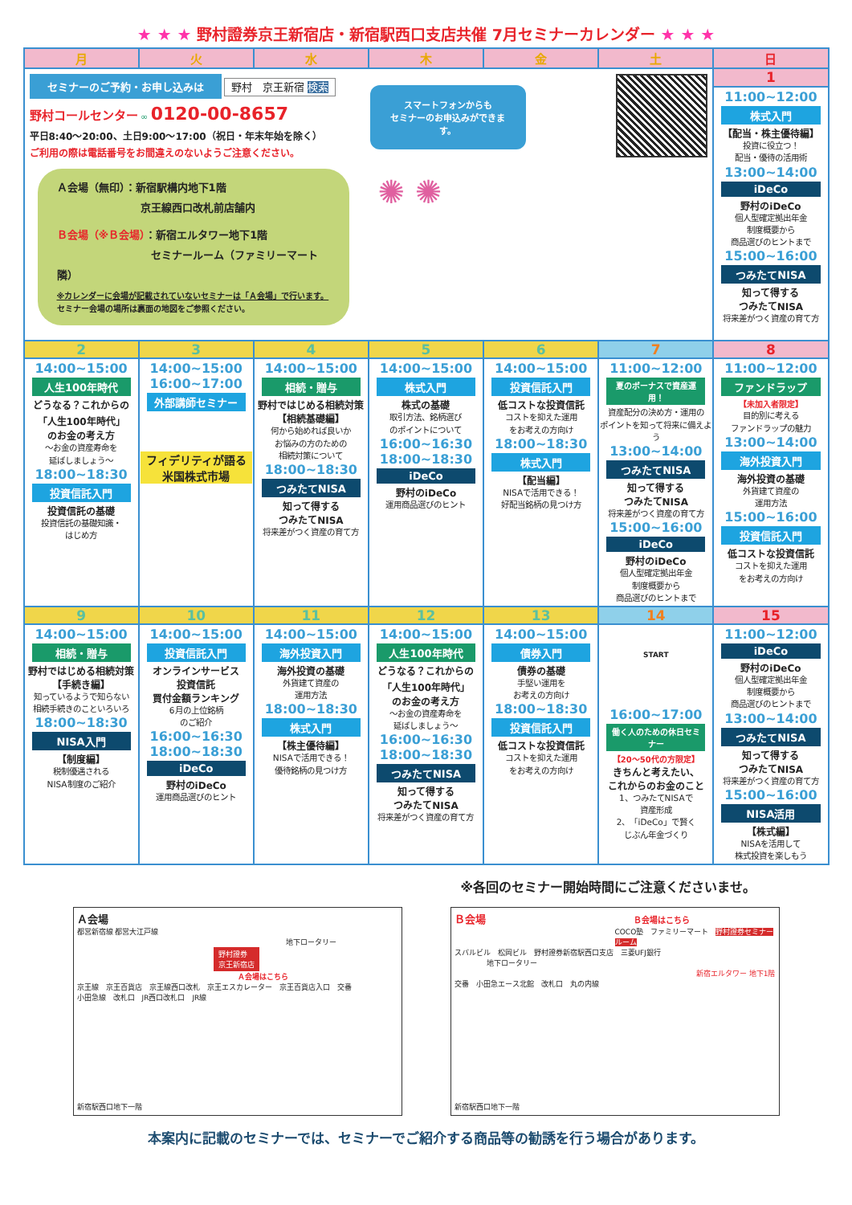★ ★ ★ 野村證券京王新宿店・新宿駅西口支店共催 7月セミナーカレンダー ★ ★ ★
| 月 | 火 | 水 | 木 | 金 | 土 | 日 |
| --- | --- | --- | --- | --- | --- | --- |
| セミナーのご予約・お申し込みは 野村 京王新宿 検索 野村コールセンター ∞ 0120-00-8657 平日8:40～20:00、土日9:00～17:00（祝日・年末年始を除く） ご利用の際は電話番号をお間違えのないようご注意ください。 Ａ会場（無印）：新宿駅構内地下1階 京王線西口改札前店舗内 Ｂ会場（※Ｂ会場） ：新宿エルタワー地下1階 セミナールーム（ファミリーマート隣） ※カレンダーに会場が記載されていないセミナーは「Ａ会場」で行います。 セミナー会場の場所は裏面の地図をご参照ください。 スマートフォンからも セミナーのお申込みができます。 ✺ ✺ | | | | | | 1 |
| | | | | | | 11:00~12:00 株式入門 【配当・株主優待編】 投資に役立つ！ 配当・優待の活用術 13:00~14:00 iDeCo 野村のiDeCo 個人型確定拠出年金 制度概要から 商品選びのヒントまで 15:00~16:00 つみたてNISA 知って得する つみたてNISA 将来差がつく資産の育て方 |
| 2 | 3 | 4 | 5 | 6 | 7 | 8 |
| 14:00~15:00 人生100年時代 どうなる？これからの 「人生100年時代」 のお金の考え方 ～お金の資産寿命を 延ばしましょう～ 18:00~18:30 投資信託入門 投資信託の基礎 投資信託の基礎知識・ はじめ方 | 14:00~15:00 16:00~17:00 外部講師セミナー フィデリティが語る 米国株式市場 | 14:00~15:00 相続・贈与 野村ではじめる相続対策 【相続基礎編】 何から始めれば良いか お悩みの方のための 相続対策について 18:00~18:30 つみたてNISA 知って得する つみたてNISA 将来差がつく資産の育て方 | 14:00~15:00 株式入門 株式の基礎 取引方法、銘柄選び のポイントについて 16:00~16:30 18:00~18:30 iDeCo 野村のiDeCo 運用商品選びのヒント | 14:00~15:00 投資信託入門 低コストな投資信託 コストを抑えた運用 をお考えの方向け 18:00~18:30 株式入門 【配当編】 NISAで活用できる！ 好配当銘柄の見つけ方 | 11:00~12:00 夏のボーナスで資産運用！ 資産配分の決め方・運用の ポイントを知って将来に備えよう 13:00~14:00 つみたてNISA 知って得する つみたてNISA 将来差がつく資産の育て方 15:00~16:00 iDeCo 野村のiDeCo 個人型確定拠出年金 制度概要から 商品選びのヒントまで | 11:00~12:00 ファンドラップ 【未加入者限定】 目的別に考える ファンドラップの魅力 13:00~14:00 海外投資入門 海外投資の基礎 外貨建て資産の 運用方法 15:00~16:00 投資信託入門 低コストな投資信託 コストを抑えた運用 をお考えの方向け |
| 9 | 10 | 11 | 12 | 13 | 14 | 15 |
| 14:00~15:00 相続・贈与 野村ではじめる相続対策 【手続き編】 知っているようで知らない 相続手続きのこといろいろ 18:00~18:30 NISA入門 【制度編】 税制優遇される NISA制度のご紹介 | 14:00~15:00 投資信託入門 オンラインサービス 投資信託 買付金額ランキング 6月の上位銘柄 のご紹介 16:00~16:30 18:00~18:30 iDeCo 野村のiDeCo 運用商品選びのヒント | 14:00~15:00 海外投資入門 海外投資の基礎 外貨建て資産の 運用方法 18:00~18:30 株式入門 【株主優待編】 NISAで活用できる！ 優待銘柄の見つけ方 | 14:00~15:00 人生100年時代 どうなる？これからの 「人生100年時代」 のお金の考え方 ～お金の資産寿命を 延ばしましょう～ 16:00~16:30 18:00~18:30 つみたてNISA 知って得する つみたてNISA 将来差がつく資産の育て方 | 14:00~15:00 債券入門 債券の基礎 手堅い運用を お考えの方向け 18:00~18:30 投資信託入門 低コストな投資信託 コストを抑えた運用 をお考えの方向け | START 16:00~17:00 働く人のための休日セミナー 【20～50代の方限定】 きちんと考えたい、 これからのお金のこと 1、つみたてNISAで 資産形成 2、「iDeCo」で賢く じぶん年金づくり | 11:00~12:00 iDeCo 野村のiDeCo 個人型確定拠出年金 制度概要から 商品選びのヒントまで 13:00~14:00 つみたてNISA 知って得する つみたてNISA 将来差がつく資産の育て方 15:00~16:00 NISA活用 【株式編】 NISAを活用して 株式投資を楽しもう |
※各回のセミナー開始時間にご注意くださいませ。
Ａ会場
都営新宿線 都営大江戸線
地下ロータリー
野村證券
京王新宿店
Ａ会場はこちら
京王線　京王百貨店　京王線西口改札　京王エスカレーター　京王百貨店入口　交番
小田急線　改札口　JR西口改札口　JR線
新宿駅西口地下一階
Ｂ会場 Ｂ会場はこちら
COCO塾　ファミリーマート　野村證券セミナールーム
スバルビル　松岡ビル　野村證券新宿駅西口支店　三菱UFJ銀行
地下ロータリー
新宿エルタワー 地下1階
交番　小田急エース北館　改札口　丸の内線
新宿駅西口地下一階
本案内に記載のセミナーでは、セミナーでご紹介する商品等の勧誘を行う場合があります。